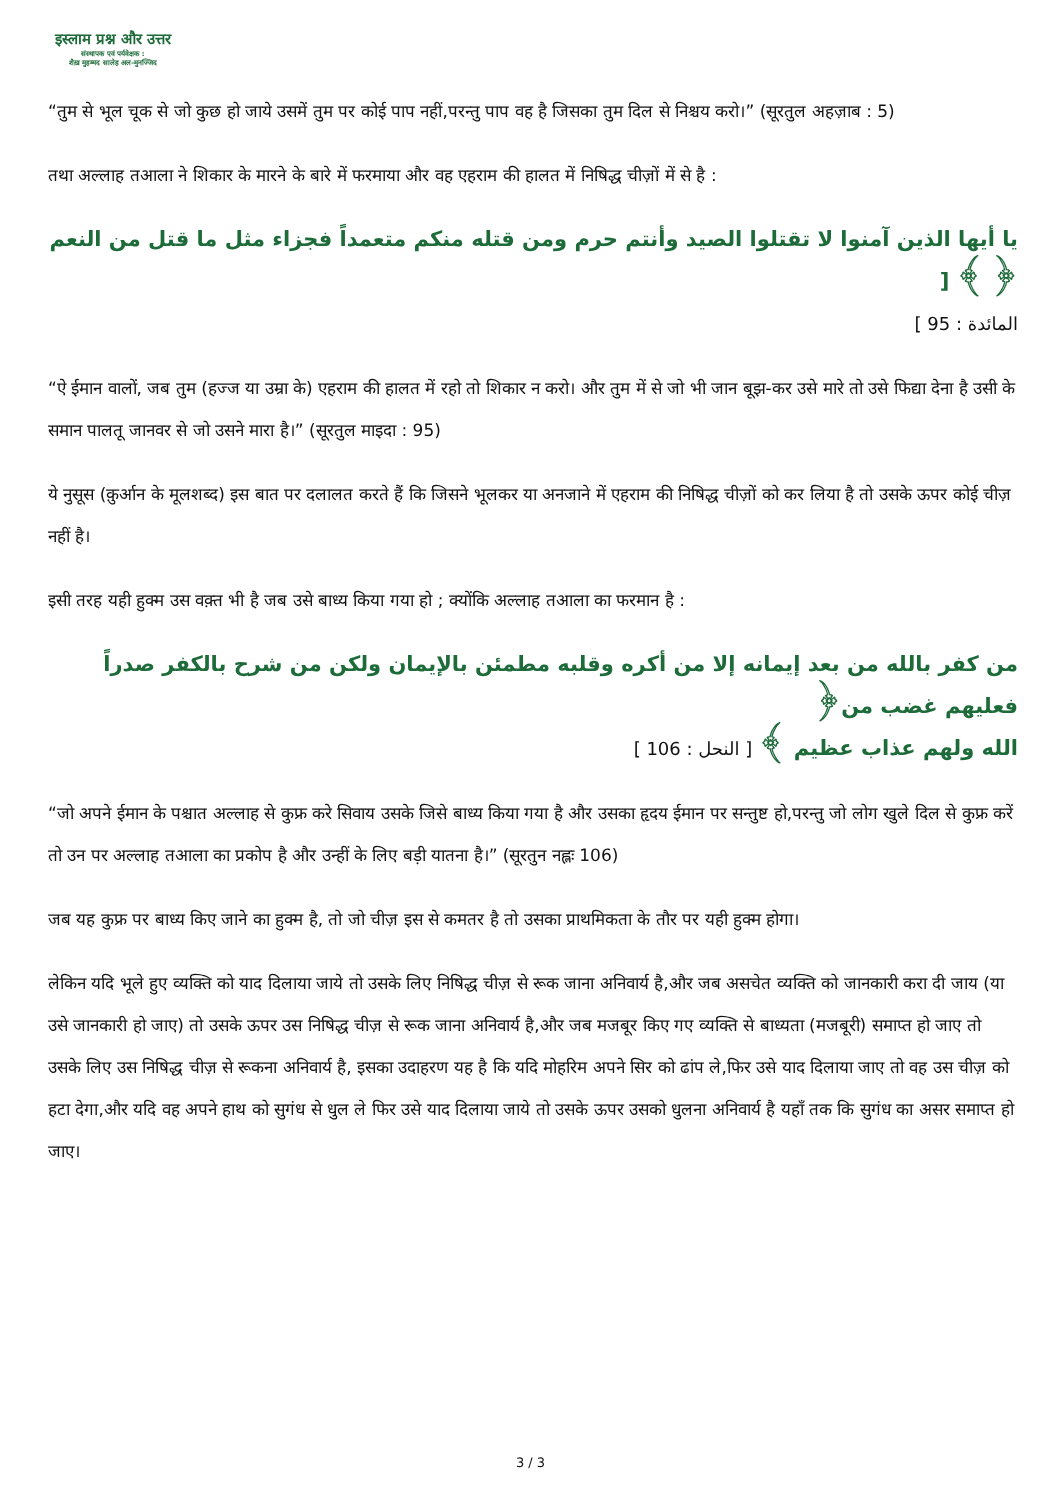इस्लाम प्रश्न और उत्तर
संस्थापक एवं पर्यवेक्षक :
शैख़ मुहम्मद सालेह अल-मुनज्जिद
“तुम से भूल चूक से जो कुछ हो जाये उसमें तुम पर कोई पाप नहीं,परन्तु पाप वह है जिसका तुम दिल से निश्चय करो।” (सूरतुल अहज़ाब : 5)
तथा अल्लाह तआला ने शिकार के मारने के बारे में फरमाया और वह एहराम की हालत में निषिद्ध चीज़ों में से है :
يا أيها الذين آمنوا لا تقتلوا الصيد وأنتم حرم ومن قتله منكم متعمداً فجزاء مثل ما قتل من النعم ﴿ ﴾ [
المائدة : 95 ]
“ऐ ईमान वालों, जब तुम (हज्ज या उम्रा के) एहराम की हालत में रहो तो शिकार न करो। और तुम में से जो भी जान बूझ-कर उसे मारे तो उसे फिद्या देना है उसी के समान पालतू जानवर से जो उसने मारा है।” (सूरतुल माइदा : 95)
ये नुसूस (क़ुर्आन के मूलशब्द) इस बात पर दलालत करते हैं कि जिसने भूलकर या अनजाने में एहराम की निषिद्ध चीज़ों को कर लिया है तो उसके ऊपर कोई चीज़ नहीं है।
इसी तरह यही हुक्म उस वक़्त भी है जब उसे बाध्य किया गया हो ; क्योंकि अल्लाह तआला का फरमान है :
من كفر بالله من بعد إيمانه إلا من أكره وقلبه مطمئن بالإيمان ولكن من شرح بالكفر صدراً فعليهم غضب من﴿
الله ولهم عذاب عظيم ﴾ [ النحل : 106 ]
“जो अपने ईमान के पश्चात अल्लाह से कुफ्र करे सिवाय उसके जिसे बाध्य किया गया है और उसका हृदय ईमान पर सन्तुष्ट हो,परन्तु जो लोग खुले दिल से कुफ्र करें तो उन पर अल्लाह तआला का प्रकोप है और उन्हीं के लिए बड़ी यातना है।” (सूरतुन नह्लः 106)
जब यह कुफ्र पर बाध्य किए जाने का हुक्म है, तो जो चीज़ इस से कमतर है तो उसका प्राथमिकता के तौर पर यही हुक्म होगा।
लेकिन यदि भूले हुए व्यक्ति को याद दिलाया जाये तो उसके लिए निषिद्ध चीज़ से रूक जाना अनिवार्य है,और जब असचेत व्यक्ति को जानकारी करा दी जाय (या उसे जानकारी हो जाए) तो उसके ऊपर उस निषिद्ध चीज़ से रूक जाना अनिवार्य है,और जब मजबूर किए गए व्यक्ति से बाध्यता (मजबूरी) समाप्त हो जाए तो उसके लिए उस निषिद्ध चीज़ से रूकना अनिवार्य है, इसका उदाहरण यह है कि यदि मोहरिम अपने सिर को ढांप ले,फिर उसे याद दिलाया जाए तो वह उस चीज़ को हटा देगा,और यदि वह अपने हाथ को सुगंध से धुल ले फिर उसे याद दिलाया जाये तो उसके ऊपर उसको धुलना अनिवार्य है यहाँ तक कि सुगंध का असर समाप्त हो जाए।
3 / 3